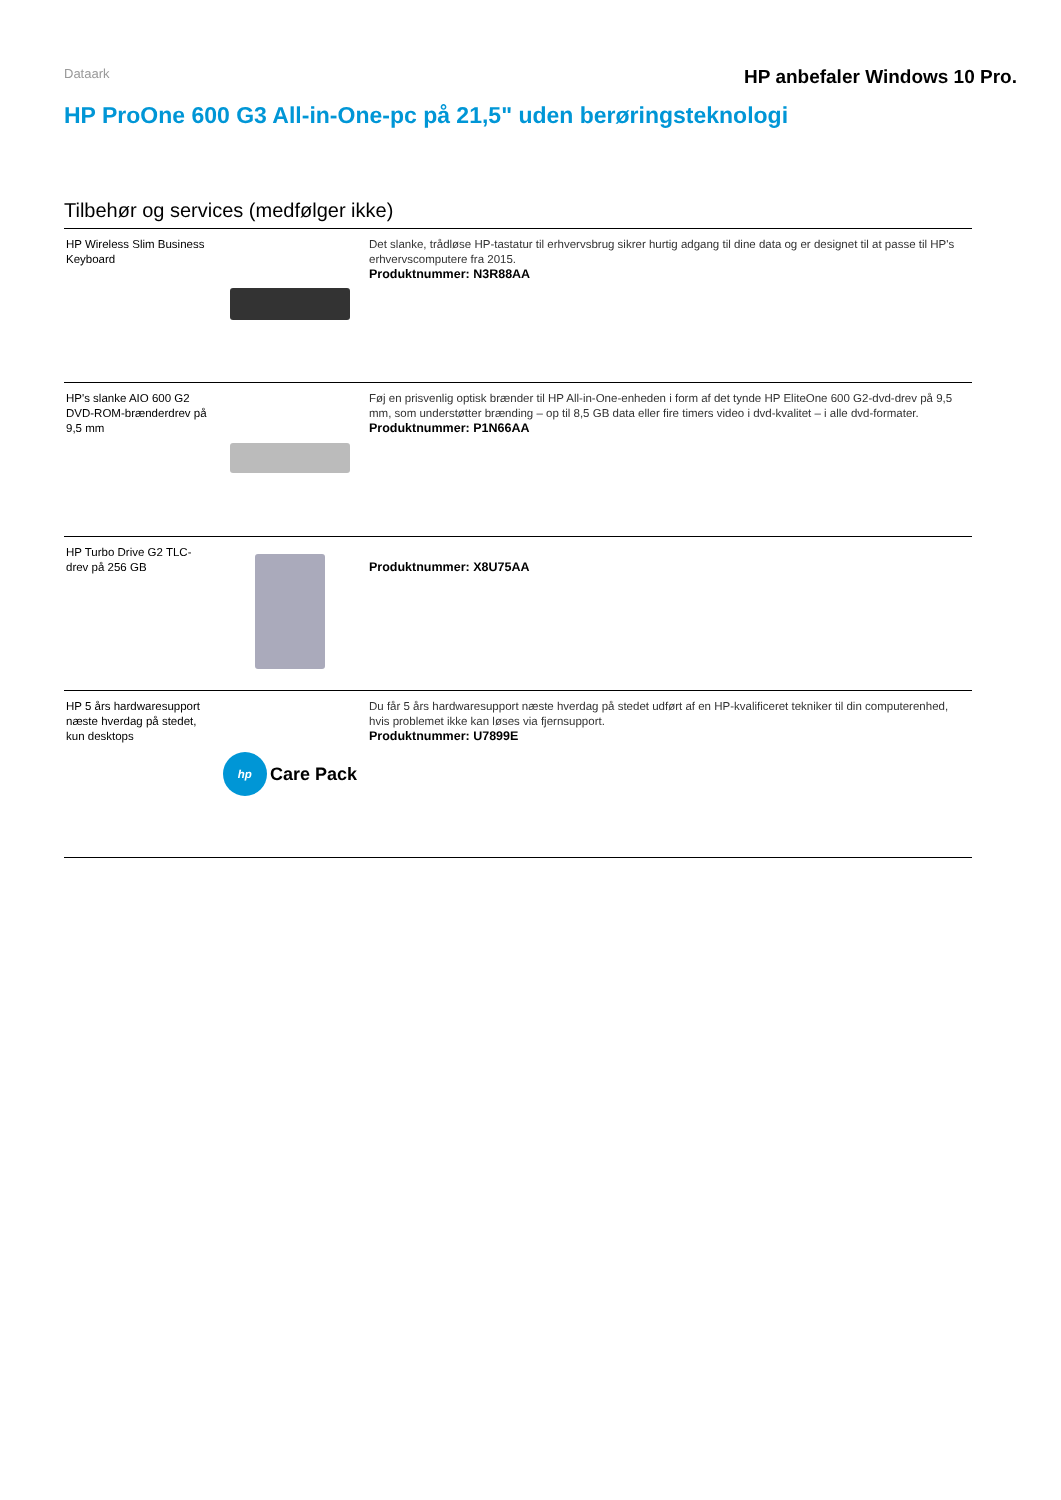Dataark HP anbefaler Windows 10 Pro.
HP ProOne 600 G3 All-in-One-pc på 21,5" uden berøringsteknologi
Tilbehør og services (medfølger ikke)
| HP Wireless Slim Business Keyboard | | Det slanke, trådløse HP-tastatur til erhvervsbrug sikrer hurtig adgang til dine data og er designet til at passe til HP's erhvervscomputere fra 2015. Produktnummer: N3R88AA |
| HP's slanke AIO 600 G2 DVD-ROM-brænderdrev på 9,5 mm | | Føj en prisvenlig optisk brænder til HP All-in-One-enheden i form af det tynde HP EliteOne 600 G2-dvd-drev på 9,5 mm, som understøtter brænding – op til 8,5 GB data eller fire timers video i dvd-kvalitet – i alle dvd-formater. Produktnummer: P1N66AA |
| HP Turbo Drive G2 TLC-drev på 256 GB | | Produktnummer: X8U75AA |
| HP 5 års hardwaresupport næste hverdag på stedet, kun desktops | hp Care Pack | Du får 5 års hardwaresupport næste hverdag på stedet udført af en HP-kvalificeret tekniker til din computerenhed, hvis problemet ikke kan løses via fjernsupport. Produktnummer: U7899E |